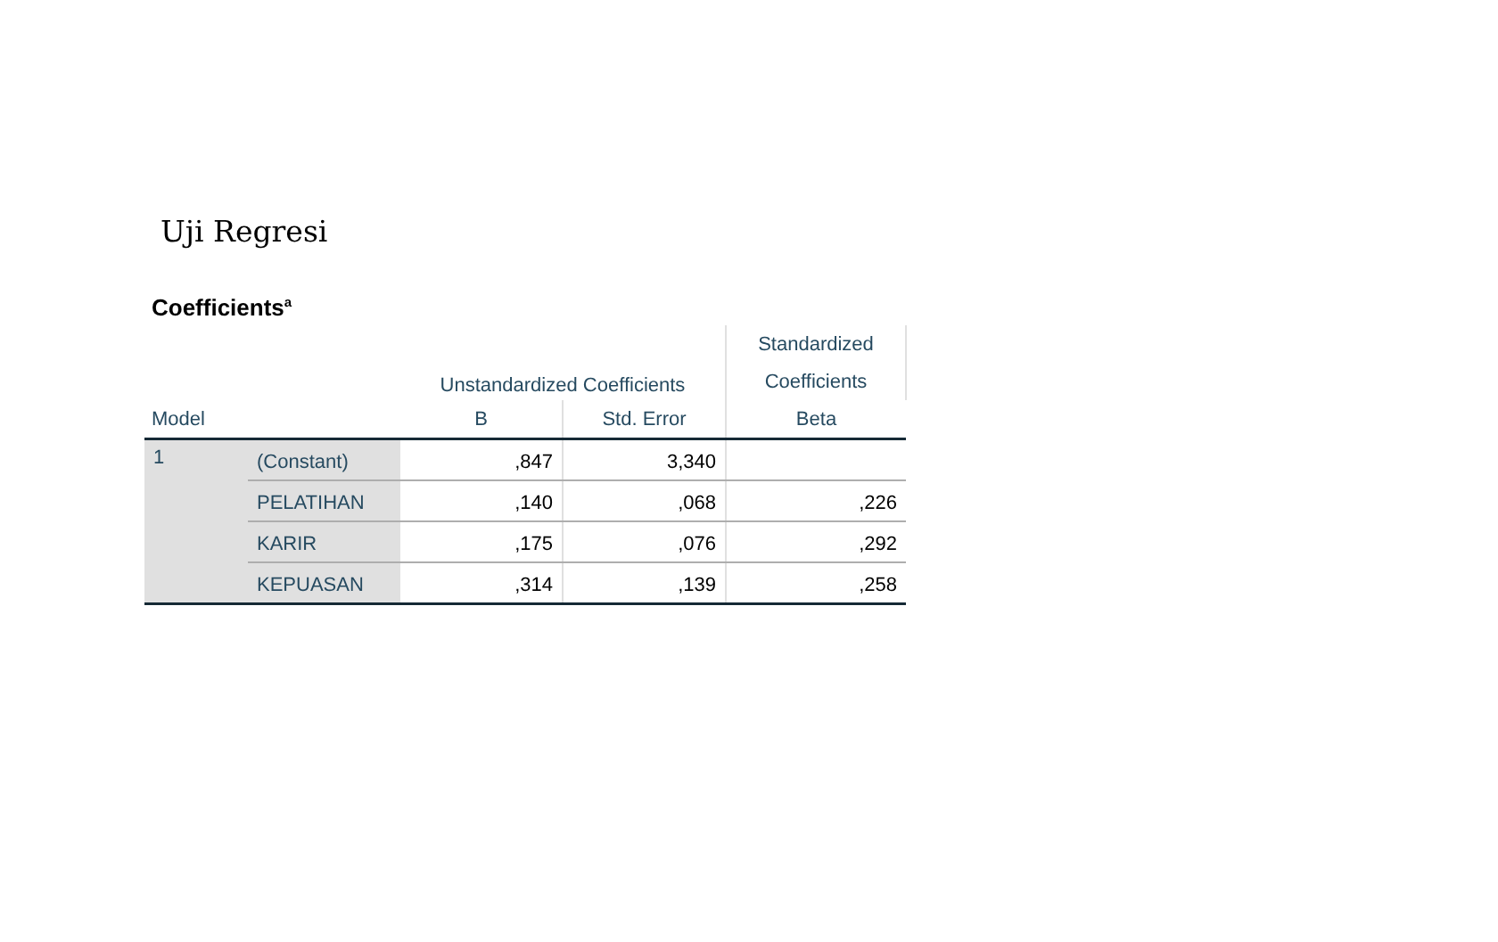Uji Regresi
Coefficients<sup>a</sup>
| | | Unstandardized Coefficients | | Standardized |
| --- | --- | --- | --- | --- |
| | | | | Coefficients |
| Model | | B | Std. Error | Beta |
| 1 | (Constant) | ,847 | 3,340 | |
| | PELATIHAN | ,140 | ,068 | ,226 |
| | KARIR | ,175 | ,076 | ,292 |
| | KEPUASAN | ,314 | ,139 | ,258 |